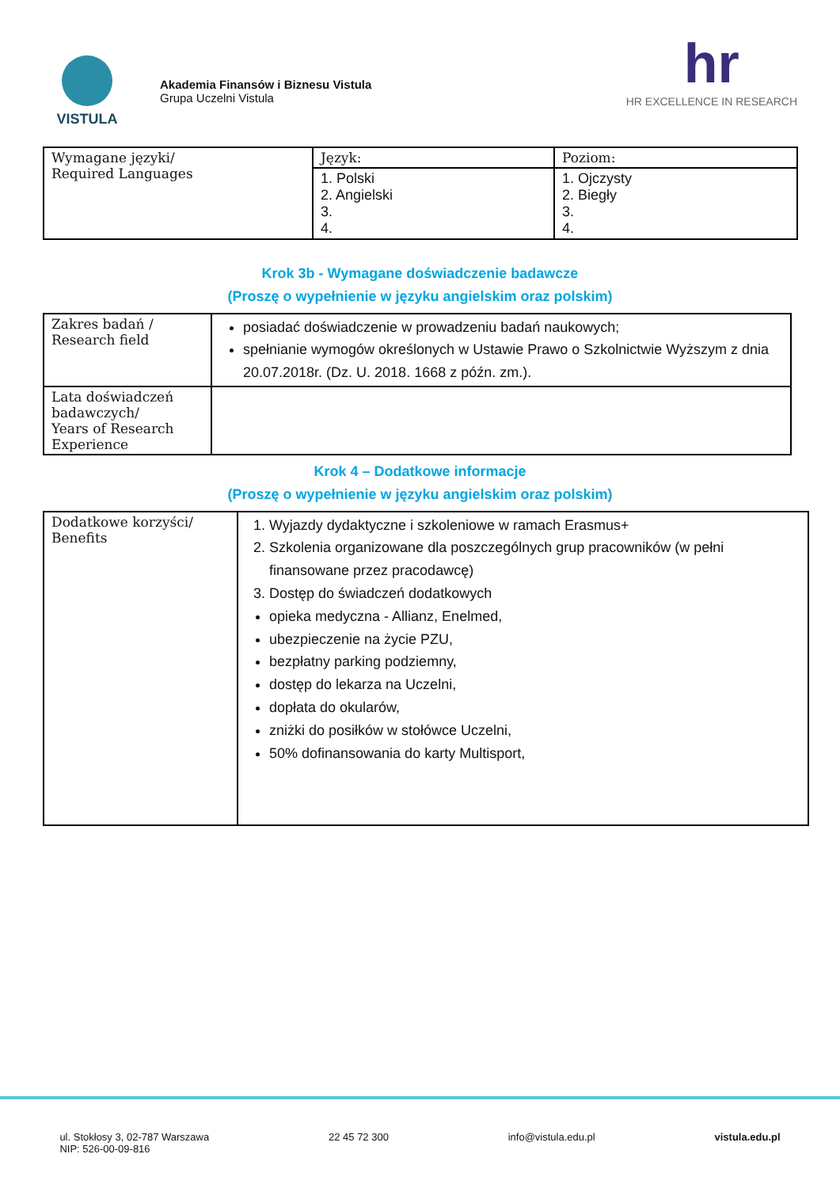VISTULA
Akademia Finansów i Biznesu Vistula
Grupa Uczelni Vistula
hr
HR EXCELLENCE IN RESEARCH
| Wymagane języki/ Required Languages | Język: | Poziom: |
| | 1. Polski 2. Angielski 3. 4. | 1. Ojczysty 2. Biegły 3. 4. |
Krok 3b - Wymagane doświadczenie badawcze
(Proszę o wypełnienie w języku angielskim oraz polskim)
| Zakres badań / Research field | posiadać doświadczenie w prowadzeniu badań naukowych; spełnianie wymogów określonych w Ustawie Prawo o Szkolnictwie Wyższym z dnia 20.07.2018r. (Dz. U. 2018. 1668 z późn. zm.). |
| Lata doświadczeń badawczych/ Years of Research Experience | |
Krok 4 – Dodatkowe informacje
(Proszę o wypełnienie w języku angielskim oraz polskim)
| Dodatkowe korzyści/ Benefits | 1. Wyjazdy dydaktyczne i szkoleniowe w ramach Erasmus+ 2. Szkolenia organizowane dla poszczególnych grup pracowników (w pełni finansowane przez pracodawcę) 3. Dostęp do świadczeń dodatkowych opieka medyczna - Allianz, Enelmed, ubezpieczenie na życie PZU, bezpłatny parking podziemny, dostęp do lekarza na Uczelni, dopłata do okularów, zniżki do posiłków w stołówce Uczelni, 50% dofinansowania do karty Multisport, |
ul. Stokłosy 3, 02-787 Warszawa
NIP: 526-00-09-816
22 45 72 300 info@vistula.edu.pl vistula.edu.pl